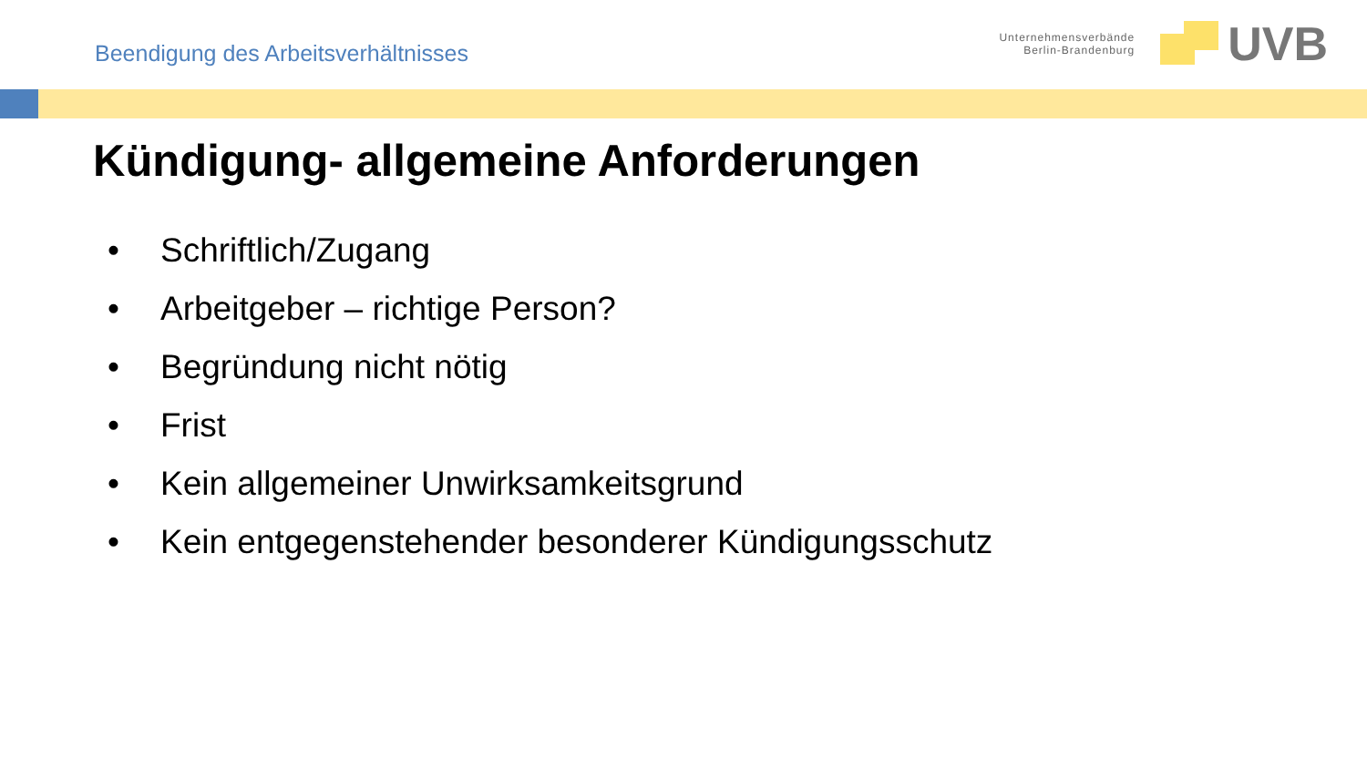Beendigung des Arbeitsverhältnisses
Unternehmensverbände
Berlin-Brandenburg
UVB
Kündigung- allgemeine Anforderungen
• Schriftlich/Zugang
• Arbeitgeber – richtige Person?
• Begründung nicht nötig
• Frist
• Kein allgemeiner Unwirksamkeitsgrund
• Kein entgegenstehender besonderer Kündigungsschutz